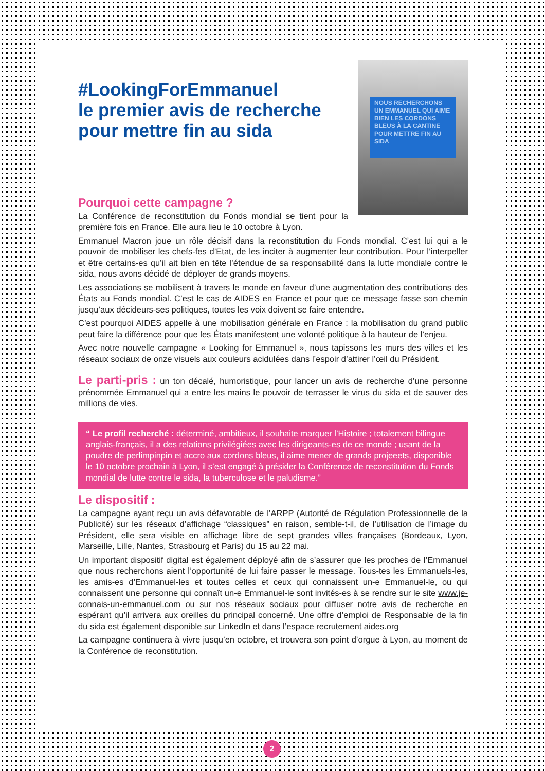NOUS RECHERCHONS UN EMMANUEL QUI AIME BIEN LES CORDONS BLEUS À LA CANTINE POUR METTRE FIN AU SIDA
#LookingForEmmanuel
le premier avis de recherche
pour mettre fin au sida
Pourquoi cette campagne ?
La Conférence de reconstitution du Fonds mondial se tient pour la première fois en France. Elle aura lieu le 10 octobre à Lyon.
Emmanuel Macron joue un rôle décisif dans la reconstitution du Fonds mondial. C’est lui qui a le pouvoir de mobiliser les chefs-fes d’Etat, de les inciter à augmenter leur contribution. Pour l’interpeller et être certains-es qu’il ait bien en tête l’étendue de sa responsabilité dans la lutte mondiale contre le sida, nous avons décidé de déployer de grands moyens.
Les associations se mobilisent à travers le monde en faveur d’une augmentation des contributions des États au Fonds mondial. C’est le cas de AIDES en France et pour que ce message fasse son chemin jusqu’aux décideurs-ses politiques, toutes les voix doivent se faire entendre.
C’est pourquoi AIDES appelle à une mobilisation générale en France : la mobilisation du grand public peut faire la différence pour que les États manifestent une volonté politique à la hauteur de l’enjeu.
Avec notre nouvelle campagne « Looking for Emmanuel », nous tapissons les murs des villes et les réseaux sociaux de onze visuels aux couleurs acidulées dans l’espoir d’attirer l’œil du Président.
Le parti-pris : un ton décalé, humoristique, pour lancer un avis de recherche d’une personne prénommée Emmanuel qui a entre les mains le pouvoir de terrasser le virus du sida et de sauver des millions de vies.
“ Le profil recherché : déterminé, ambitieux, il souhaite marquer l’Histoire ; totalement bilingue anglais-français, il a des relations privilégiées avec les dirigeants-es de ce monde ; usant de la poudre de perlimpinpin et accro aux cordons bleus, il aime mener de grands projeeets, disponible le 10 octobre prochain à Lyon, il s’est engagé à présider la Conférence de reconstitution du Fonds mondial de lutte contre le sida, la tuberculose et le paludisme.”
Le dispositif :
La campagne ayant reçu un avis défavorable de l’ARPP (Autorité de Régulation Professionnelle de la Publicité) sur les réseaux d’affichage “classiques” en raison, semble-t-il, de l’utilisation de l’image du Président, elle sera visible en affichage libre de sept grandes villes françaises (Bordeaux, Lyon, Marseille, Lille, Nantes, Strasbourg et Paris) du 15 au 22 mai.
Un important dispositif digital est également déployé afin de s’assurer que les proches de l’Emmanuel que nous recherchons aient l’opportunité de lui faire passer le message. Tous-tes les Emmanuels-les, les amis-es d’Emmanuel-les et toutes celles et ceux qui connaissent un-e Emmanuel-le, ou qui connaissent une personne qui connaît un-e Emmanuel-le sont invités-es à se rendre sur le site www.je-connais-un-emmanuel.com ou sur nos réseaux sociaux pour diffuser notre avis de recherche en espérant qu’il arrivera aux oreilles du principal concerné. Une offre d’emploi de Responsable de la fin du sida est également disponible sur LinkedIn et dans l’espace recrutement aides.org
La campagne continuera à vivre jusqu’en octobre, et trouvera son point d’orgue à Lyon, au moment de la Conférence de reconstitution.
2